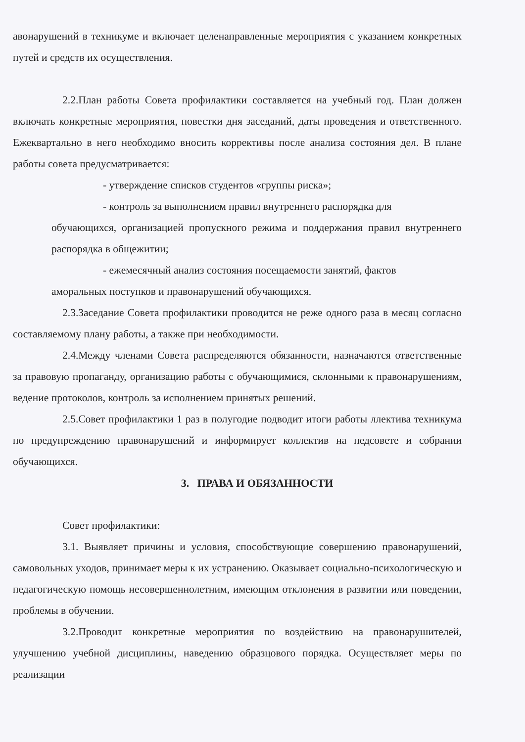авонарушений в техникуме и включает целенаправленные мероприятия с указанием конкретных путей и средств их осуществления.
2.2.План работы Совета профилактики составляется на учебный год. План должен включать конкретные мероприятия, повестки дня заседаний, даты проведения и ответственного. Ежеквартально в него необходимо вносить коррективы после анализа состояния дел. В плане работы совета предусматривается:
- утверждение списков студентов «группы риска»;
- контроль за выполнением правил внутреннего распорядка для
обучающихся, организацией пропускного режима и поддержания правил внутреннего распорядка в общежитии;
- ежемесячный анализ состояния посещаемости занятий, фактов
аморальных поступков и правонарушений обучающихся.
2.3.Заседание Совета профилактики проводится не реже одного раза в месяц согласно составляемому плану работы, а также при необходимости.
2.4.Между членами Совета распределяются обязанности, назначаются ответственные за правовую пропаганду, организацию работы с обучающимися, склонными к правонарушениям, ведение протоколов, контроль за исполнением принятых решений.
2.5.Совет профилактики 1 раз в полугодие подводит итоги работы ллектива техникума по предупреждению правонарушений и информирует коллектив на педсовете и собрании обучающихся.
3. ПРАВА И ОБЯЗАННОСТИ
Совет профилактики:
3.1. Выявляет причины и условия, способствующие совершению правонарушений, самовольных уходов, принимает меры к их устранению. Оказывает социально-психологическую и педагогическую помощь несовершеннолетним, имеющим отклонения в развитии или поведении, проблемы в обучении.
3.2.Проводит конкретные мероприятия по воздействию на правонарушителей, улучшению учебной дисциплины, наведению образцового порядка. Осуществляет меры по реализации